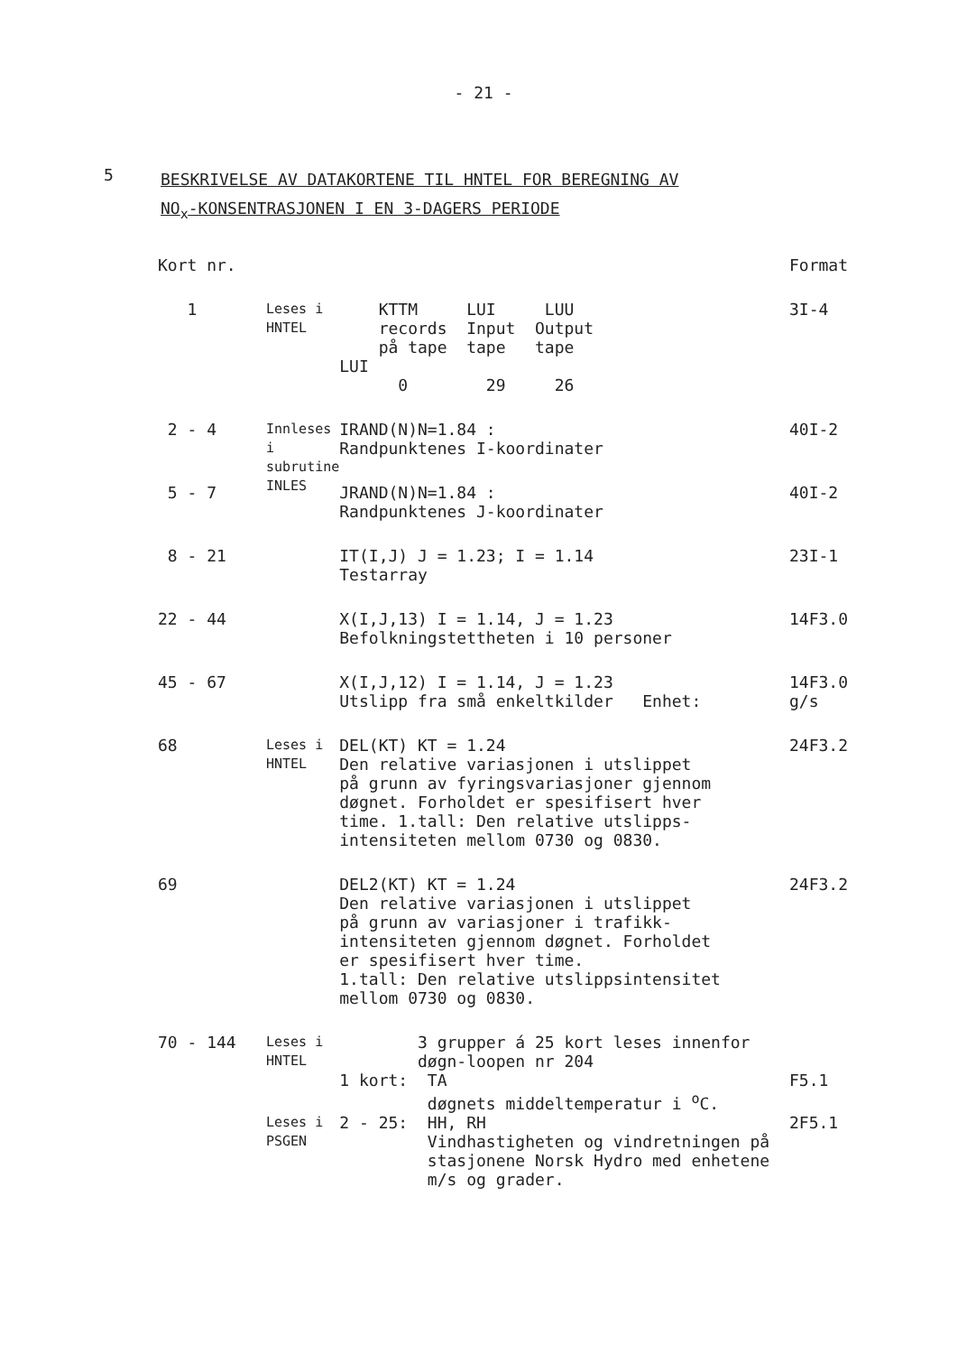- 21 -
5
BESKRIVELSE AV DATAKORTENE TIL HNTEL FOR BEREGNING AV
NO<sub>x</sub>-KONSENTRASJONEN I EN 3-DAGERS PERIODE
| Kort nr. | | | Format |
| 1 | Leses i HNTEL | KTTM LUI LUU records Input Output på tape tape tape LUI 0 29 26 | 3I-4 |
| 2 - 4 | Innleses i subrutine INLES | IRAND(N)N=1.84 : Randpunktenes I-koordinater | 40I-2 |
| 5 - 7 | | JRAND(N)N=1.84 : Randpunktenes J-koordinater | 40I-2 |
| 8 - 21 | | IT(I,J) J = 1.23; I = 1.14 Testarray | 23I-1 |
| 22 - 44 | | X(I,J,13) I = 1.14, J = 1.23 Befolkningstettheten i 10 personer | 14F3.0 |
| 45 - 67 | | X(I,J,12) I = 1.14, J = 1.23 Utslipp fra små enkeltkilder Enhet: | 14F3.0 g/s |
| 68 | Leses i HNTEL | DEL(KT) KT = 1.24 Den relative variasjonen i utslippet på grunn av fyringsvariasjoner gjennom døgnet. Forholdet er spesifisert hver time. 1.tall: Den relative utslipps- intensiteten mellom 0730 og 0830. | 24F3.2 |
| 69 | | DEL2(KT) KT = 1.24 Den relative variasjonen i utslippet på grunn av variasjoner i trafikk- intensiteten gjennom døgnet. Forholdet er spesifisert hver time. 1.tall: Den relative utslippsintensitet mellom 0730 og 0830. | 24F3.2 |
| 70 - 144 | Leses i HNTEL | 3 grupper á 25 kort leses innenfor døgn-loopen nr 204 | |
| | | 1 kort: TA døgnets middeltemperatur i <sup>o</sup>C. | F5.1 |
| | Leses i PSGEN | 2 - 25: HH, RH Vindhastigheten og vindretningen på stasjonene Norsk Hydro med enhetene m/s og grader. | 2F5.1 |